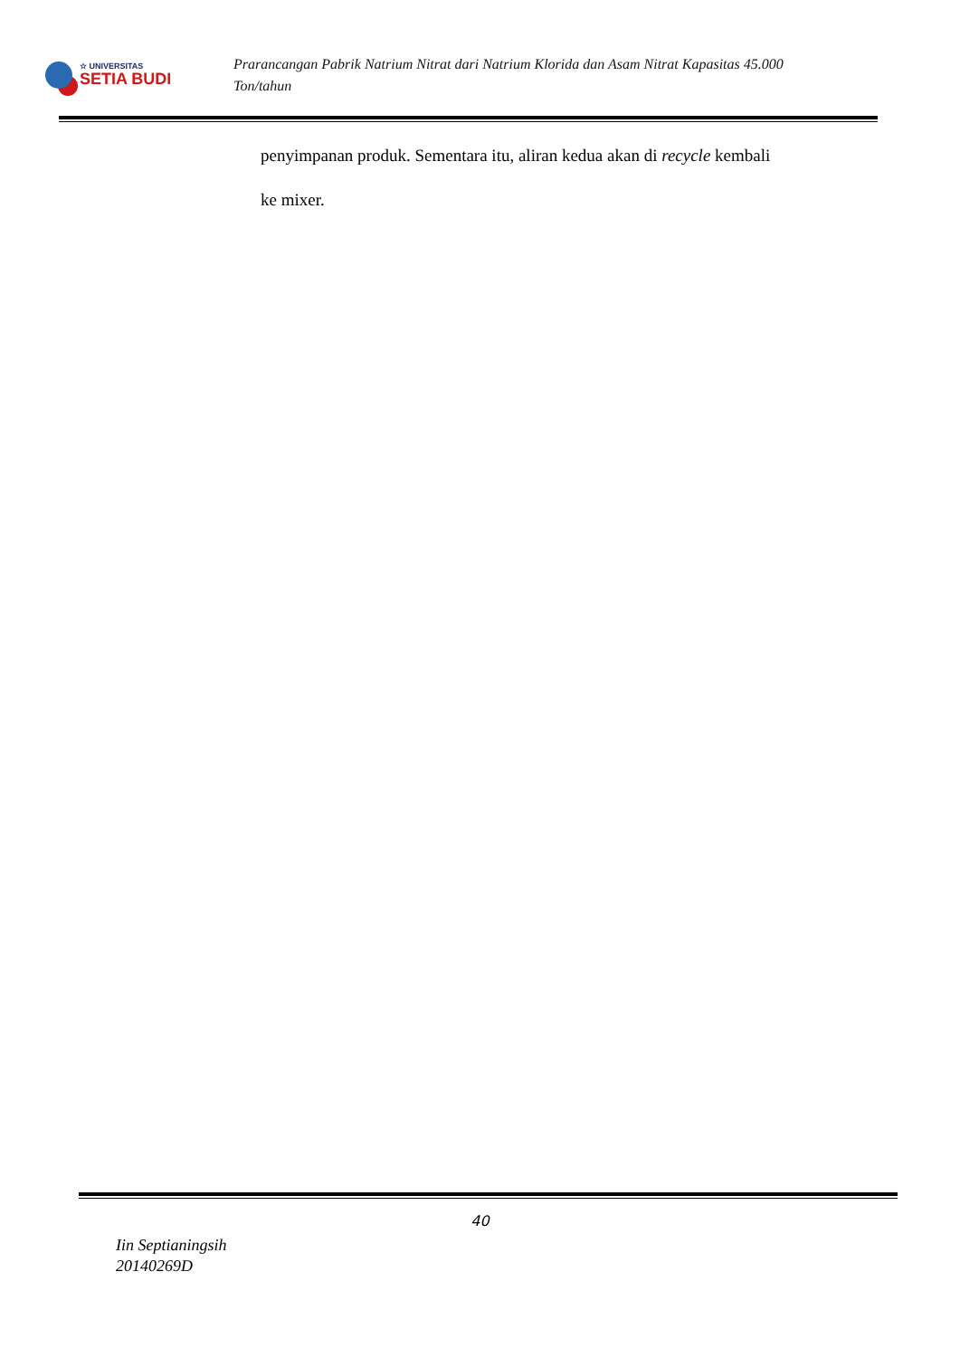☆ UNIVERSITAS
SETIA BUDI
Prarancangan Pabrik Natrium Nitrat dari Natrium Klorida dan Asam Nitrat Kapasitas 45.000
Ton/tahun
penyimpanan produk. Sementara itu, aliran kedua akan di recycle kembali
ke mixer.
40
Iin Septianingsih
20140269D